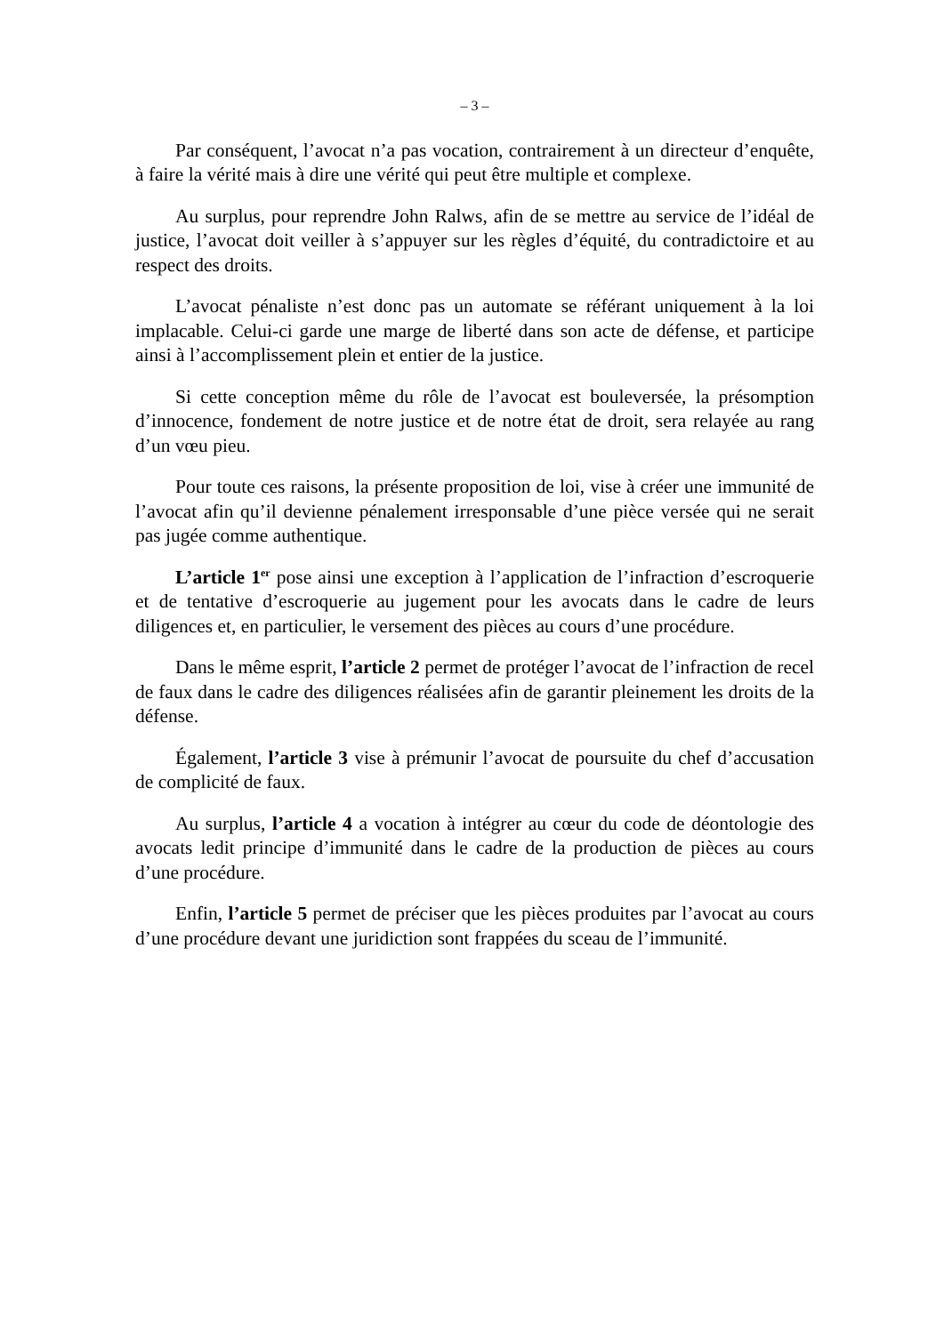– 3 –
Par conséquent, l’avocat n’a pas vocation, contrairement à un directeur d’enquête, à faire la vérité mais à dire une vérité qui peut être multiple et complexe.
Au surplus, pour reprendre John Ralws, afin de se mettre au service de l’idéal de justice, l’avocat doit veiller à s’appuyer sur les règles d’équité, du contradictoire et au respect des droits.
L’avocat pénaliste n’est donc pas un automate se référant uniquement à la loi implacable. Celui-ci garde une marge de liberté dans son acte de défense, et participe ainsi à l’accomplissement plein et entier de la justice.
Si cette conception même du rôle de l’avocat est bouleversée, la présomption d’innocence, fondement de notre justice et de notre état de droit, sera relayée au rang d’un vœu pieu.
Pour toute ces raisons, la présente proposition de loi, vise à créer une immunité de l’avocat afin qu’il devienne pénalement irresponsable d’une pièce versée qui ne serait pas jugée comme authentique.
L’article 1<sup>er</sup> pose ainsi une exception à l’application de l’infraction d’escroquerie et de tentative d’escroquerie au jugement pour les avocats dans le cadre de leurs diligences et, en particulier, le versement des pièces au cours d’une procédure.
Dans le même esprit, l’article 2 permet de protéger l’avocat de l’infraction de recel de faux dans le cadre des diligences réalisées afin de garantir pleinement les droits de la défense.
Également, l’article 3 vise à prémunir l’avocat de poursuite du chef d’accusation de complicité de faux.
Au surplus, l’article 4 a vocation à intégrer au cœur du code de déontologie des avocats ledit principe d’immunité dans le cadre de la production de pièces au cours d’une procédure.
Enfin, l’article 5 permet de préciser que les pièces produites par l’avocat au cours d’une procédure devant une juridiction sont frappées du sceau de l’immunité.